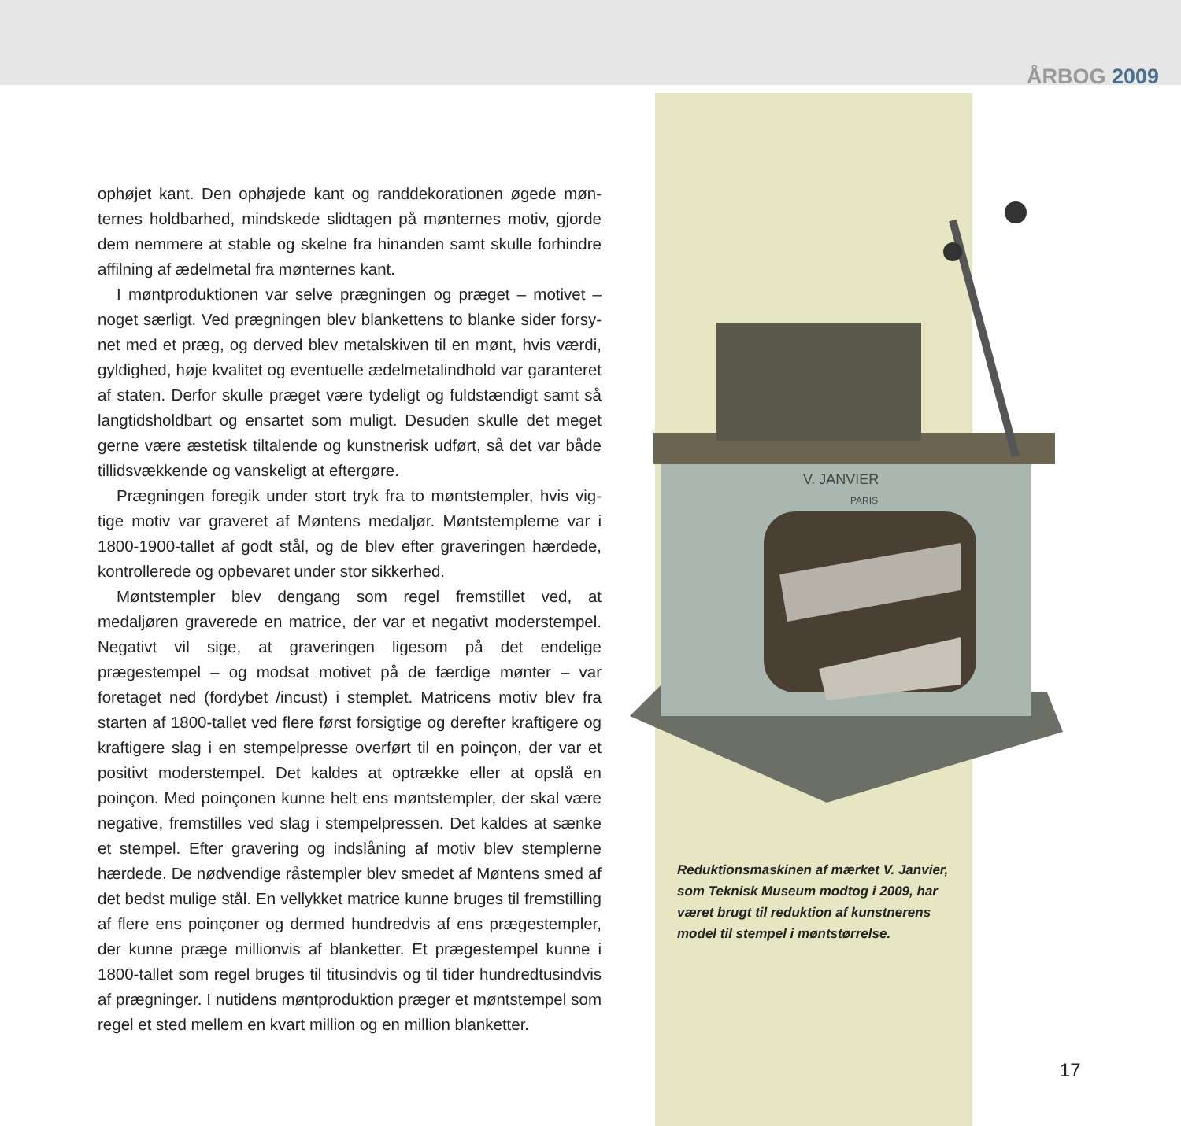ÅRBOG 2009
ophøjet kant. Den ophøjede kant og randdekorationen øgede møn­ternes holdbarhed, mindskede slidtagen på mønternes motiv, gjorde dem nemmere at stable og skelne fra hinanden samt skulle forhindre affilning af ædelmetal fra mønternes kant.
I møntproduktionen var selve prægningen og præget – motivet – noget særligt. Ved prægningen blev blankettens to blanke sider forsy­net med et præg, og derved blev metalskiven til en mønt, hvis værdi, gyldighed, høje kvalitet og eventuelle ædelmetalindhold var garanteret af staten. Derfor skulle præget være tydeligt og fuldstændigt samt så langtidsholdbart og ensartet som muligt. Desuden skulle det meget gerne være æstetisk tiltalende og kunstnerisk udført, så det var både tillidsvækkende og vanskeligt at eftergøre.
Prægningen foregik under stort tryk fra to møntstempler, hvis vig­tige motiv var graveret af Møntens medaljør. Møntstemplerne var i 1800-1900-tallet af godt stål, og de blev efter graveringen hærdede, kontrollerede og opbevaret under stor sikkerhed.
Møntstempler blev dengang som regel fremstillet ved, at medaljøren graverede en matrice, der var et negativt moderstempel. Negativt vil sige, at graveringen ligesom på det endelige prægestempel – og mod­sat motivet på de færdige mønter – var foretaget ned (fordybet /incust) i stemplet. Matricens motiv blev fra starten af 1800-tallet ved flere først forsigtige og derefter kraftigere og kraftigere slag i en stem­pelpresse overført til en poinçon, der var et positivt moderstempel. Det kaldes at optrække eller at opslå en poinçon. Med poinçonen kunne helt ens møntstempler, der skal være negative, fremstilles ved slag i stempelpressen. Det kaldes at sænke et stempel. Efter grave­ring og indslåning af motiv blev stemplerne hærdede. De nødvendige råstempler blev smedet af Møntens smed af det bedst mulige stål. En vellykket matrice kunne bruges til fremstilling af flere ens poinçoner og dermed hundredvis af ens prægestempler, der kunne præge millionvis af blanketter. Et prægestempel kunne i 1800-tallet som regel bruges til titusindvis og til tider hundredtusindvis af prægninger. I nutidens møntproduktion præger et møntstempel som regel et sted mellem en kvart million og en million blanketter.
V. JANVIER
PARIS
Reduktionsmaskinen af mærket V. Jan­vier, som Teknisk Museum modtog i 2009, har været brugt til reduktion af kunstne­rens model til stempel i møntstørrelse.
17